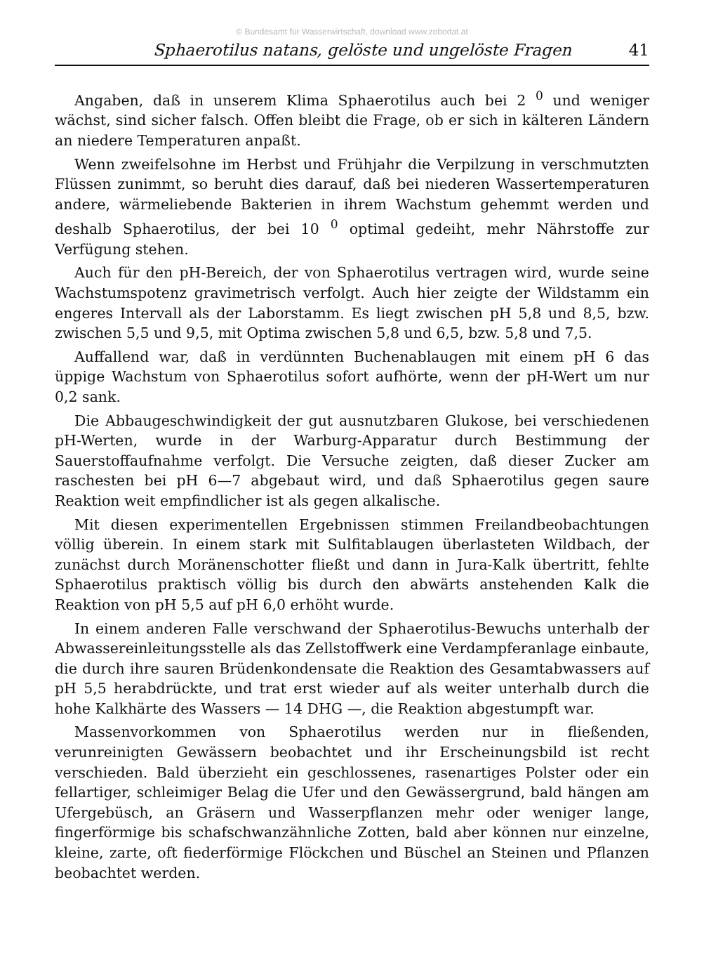© Bundesamt für Wasserwirtschaft, download www.zobodat.at
Sphaerotilus natans, gelöste und ungelöste Fragen 41
Angaben, daß in unserem Klima Sphaerotilus auch bei 2 <sup>0</sup> und weniger wächst, sind sicher falsch. Offen bleibt die Frage, ob er sich in kälteren Ländern an niedere Temperaturen anpaßt.
Wenn zweifelsohne im Herbst und Frühjahr die Verpilzung in verschmutzten Flüssen zunimmt, so beruht dies darauf, daß bei niederen Wassertemperaturen andere, wärmeliebende Bakterien in ihrem Wachstum gehemmt werden und deshalb Sphaerotilus, der bei 10 <sup>0</sup> optimal gedeiht, mehr Nährstoffe zur Verfügung stehen.
Auch für den pH-Bereich, der von Sphaerotilus vertragen wird, wurde seine Wachstumspotenz gravimetrisch verfolgt. Auch hier zeigte der Wildstamm ein engeres Intervall als der Laborstamm. Es liegt zwischen pH 5,8 und 8,5, bzw. zwischen 5,5 und 9,5, mit Optima zwischen 5,8 und 6,5, bzw. 5,8 und 7,5.
Auffallend war, daß in verdünnten Buchenablaugen mit einem pH 6 das üppige Wachstum von Sphaerotilus sofort aufhörte, wenn der pH-Wert um nur 0,2 sank.
Die Abbaugeschwindigkeit der gut ausnutzbaren Glukose, bei verschiedenen pH-Werten, wurde in der Warburg-Apparatur durch Bestimmung der Sauerstoffaufnahme verfolgt. Die Versuche zeigten, daß dieser Zucker am raschesten bei pH 6—7 abgebaut wird, und daß Sphaerotilus gegen saure Reaktion weit empfindlicher ist als gegen alkalische.
Mit diesen experimentellen Ergebnissen stimmen Freilandbeobachtungen völlig überein. In einem stark mit Sulfitablaugen überlasteten Wildbach, der zunächst durch Moränenschotter fließt und dann in Jura-Kalk übertritt, fehlte Sphaerotilus praktisch völlig bis durch den abwärts anstehenden Kalk die Reaktion von pH 5,5 auf pH 6,0 erhöht wurde.
In einem anderen Falle verschwand der Sphaerotilus-Bewuchs unterhalb der Abwassereinleitungsstelle als das Zellstoffwerk eine Verdampferanlage einbaute, die durch ihre sauren Brüdenkondensate die Reaktion des Gesamtabwassers auf pH 5,5 herabdrückte, und trat erst wieder auf als weiter unterhalb durch die hohe Kalkhärte des Wassers — 14 DHG —, die Reaktion abgestumpft war.
Massenvorkommen von Sphaerotilus werden nur in fließenden, verunreinigten Gewässern beobachtet und ihr Erscheinungsbild ist recht verschieden. Bald überzieht ein geschlossenes, rasenartiges Polster oder ein fellartiger, schleimiger Belag die Ufer und den Gewässergrund, bald hängen am Ufergebüsch, an Gräsern und Wasserpflanzen mehr oder weniger lange, fingerförmige bis schafschwanzähnliche Zotten, bald aber können nur einzelne, kleine, zarte, oft fiederförmige Flöckchen und Büschel an Steinen und Pflanzen beobachtet werden.